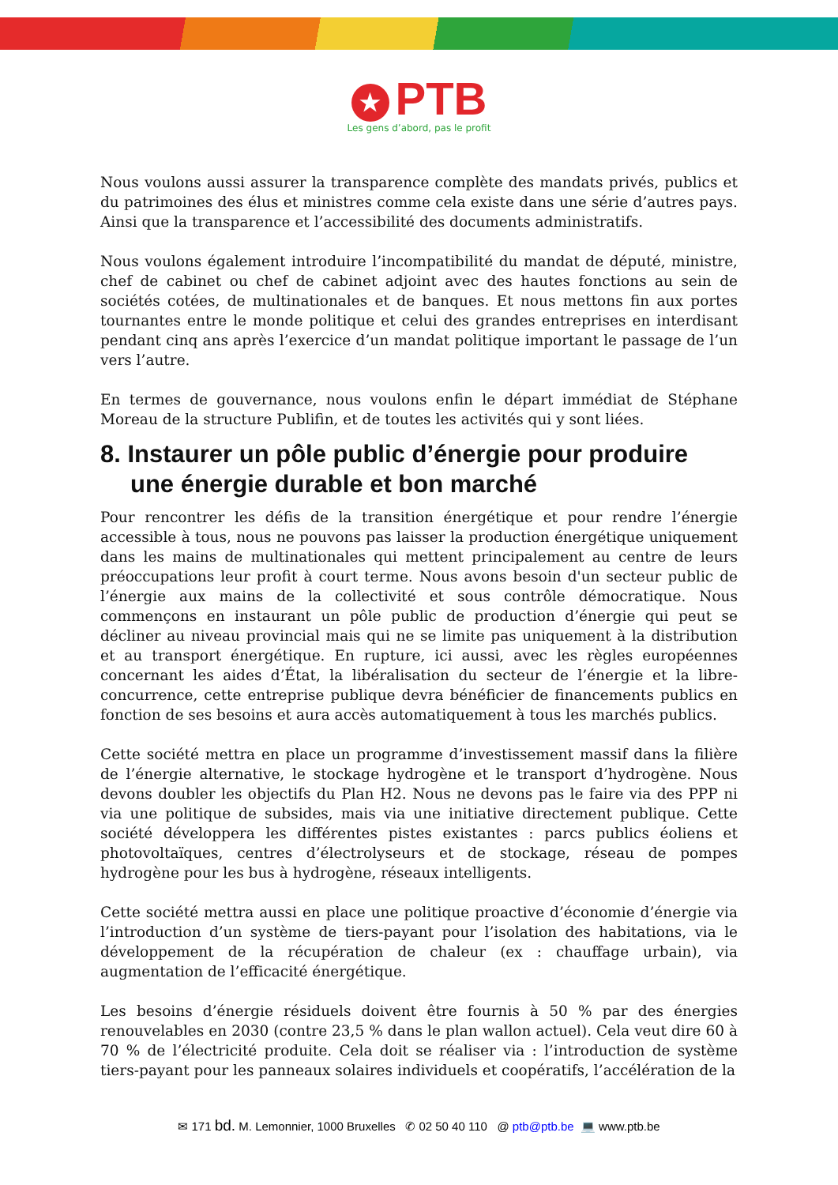★ PTB
Les gens d’abord, pas le profit
Nous voulons aussi assurer la transparence complète des mandats privés, publics et du patrimoines des élus et ministres comme cela existe dans une série d’autres pays. Ainsi que la transparence et l’accessibilité des documents administratifs.
Nous voulons également introduire l’incompatibilité du mandat de député, ministre, chef de cabinet ou chef de cabinet adjoint avec des hautes fonctions au sein de sociétés cotées, de multinationales et de banques. Et nous mettons fin aux portes tournantes entre le monde politique et celui des grandes entreprises en interdisant pendant cinq ans après l’exercice d’un mandat politique important le passage de l’un vers l’autre.
En termes de gouvernance, nous voulons enfin le départ immédiat de Stéphane Moreau de la structure Publifin, et de toutes les activités qui y sont liées.
8. Instaurer un pôle public d’énergie pour produire une énergie durable et bon marché
Pour rencontrer les défis de la transition énergétique et pour rendre l’énergie accessible à tous, nous ne pouvons pas laisser la production énergétique uniquement dans les mains de multinationales qui mettent principalement au centre de leurs préoccupations leur profit à court terme. Nous avons besoin d'un secteur public de l’énergie aux mains de la collectivité et sous contrôle démocratique. Nous commençons en instaurant un pôle public de production d’énergie qui peut se décliner au niveau provincial mais qui ne se limite pas uniquement à la distribution et au transport énergétique. En rupture, ici aussi, avec les règles européennes concernant les aides d’État, la libéralisation du secteur de l’énergie et la libre-concurrence, cette entreprise publique devra bénéficier de financements publics en fonction de ses besoins et aura accès automatiquement à tous les marchés publics.
Cette société mettra en place un programme d’investissement massif dans la filière de l’énergie alternative, le stockage hydrogène et le transport d’hydrogène. Nous devons doubler les objectifs du Plan H2. Nous ne devons pas le faire via des PPP ni via une politique de subsides, mais via une initiative directement publique. Cette société développera les différentes pistes existantes : parcs publics éoliens et photovoltaïques, centres d’électrolyseurs et de stockage, réseau de pompes hydrogène pour les bus à hydrogène, réseaux intelligents.
Cette société mettra aussi en place une politique proactive d’économie d’énergie via l’introduction d’un système de tiers-payant pour l’isolation des habitations, via le développement de la récupération de chaleur (ex : chauffage urbain), via augmentation de l’efficacité énergétique.
Les besoins d’énergie résiduels doivent être fournis à 50 % par des énergies renouvelables en 2030 (contre 23,5 % dans le plan wallon actuel). Cela veut dire 60 à 70 % de l’électricité produite. Cela doit se réaliser via : l’introduction de système tiers-payant pour les panneaux solaires individuels et coopératifs, l’accélération de la
✉ 171 bd. M. Lemonnier, 1000 Bruxelles ✆ 02 50 40 110 @ ptb@ptb.be 💻 www.ptb.be